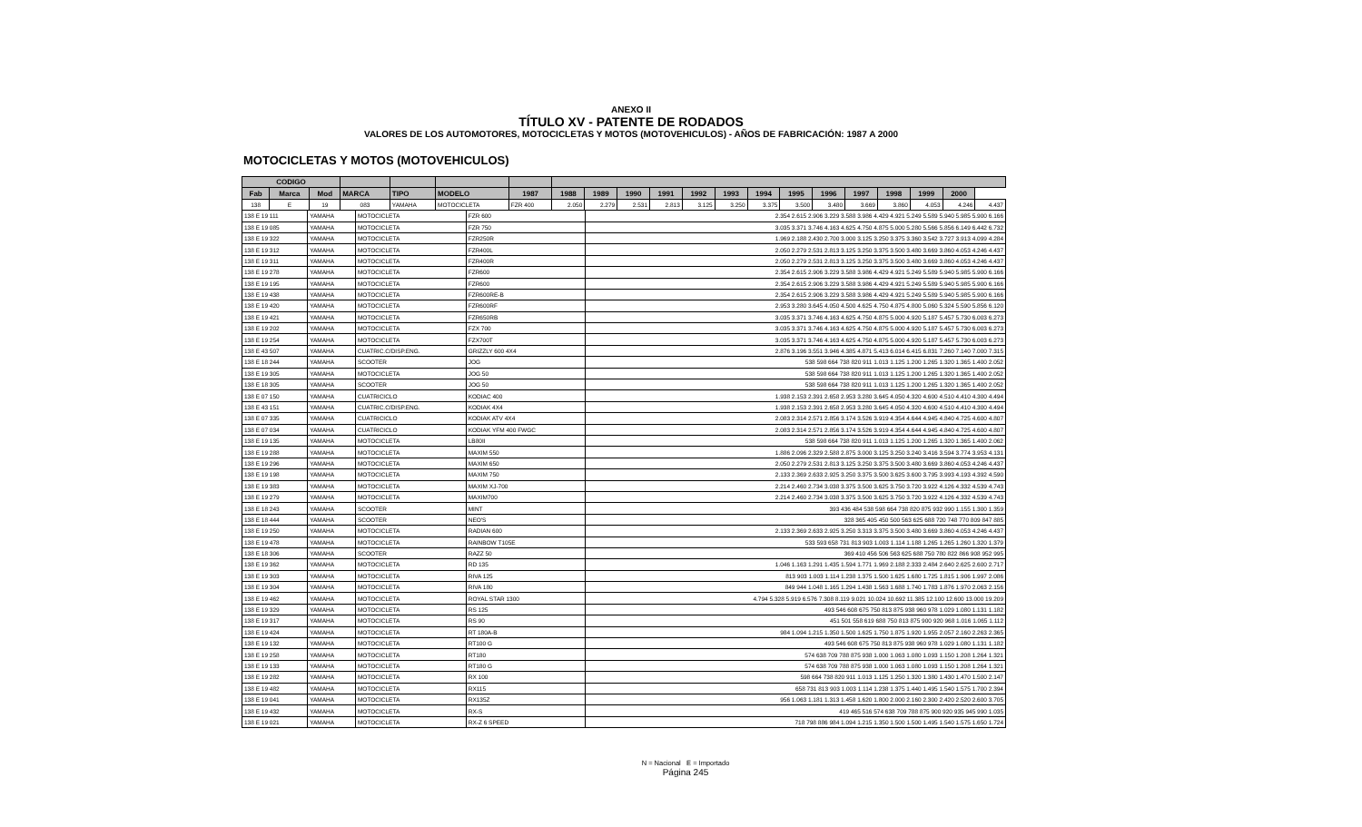ANEXO II
TÍTULO XV - PATENTE DE RODADOS
VALORES DE LOS AUTOMOTORES, MOTOCICLETAS Y MOTOS (MOTOVEHICULOS) - AÑOS DE FABRICACIÓN: 1987 A 2000
MOTOCICLETAS Y MOTOS (MOTOVEHICULOS)
| CODIGO | | | | | | | | | | | | | | | | | | | | |
| --- | --- | --- | --- | --- | --- | --- | --- | --- | --- | --- | --- | --- | --- | --- | --- | --- | --- | --- | --- | --- |
| Fab | Marca | Mod | MARCA | TIPO | MODELO | 1987 | 1988 | 1989 | 1990 | 1991 | 1992 | 1993 | 1994 | 1995 | 1996 | 1997 | 1998 | 1999 | 2000 | |
| 138 | E | 19 | 083 | YAMAHA | MOTOCICLETA | FZR 400 | 2.050 | 2.279 | 2.531 | 2.813 | 3.125 | 3.250 | 3.375 | 3.500 | 3.480 | 3.669 | 3.860 | 4.053 | 4.246 | 4.437 |
| 138 E 19 111 | YAMAHA | MOTOCICLETA | FZR 600 | 2.354 2.615 2.906 3.229 3.588 3.986 4.429 4.921 5.249 5.589 5.940 5.985 5.900 6.166 |
| 138 E 19 085 | YAMAHA | MOTOCICLETA | FZR 750 | 3.035 3.371 3.746 4.163 4.625 4.750 4.875 5.000 5.280 5.566 5.856 6.149 6.442 6.732 |
| 138 E 19 322 | YAMAHA | MOTOCICLETA | FZR250R | 1.969 2.188 2.430 2.700 3.000 3.125 3.250 3.375 3.360 3.542 3.727 3.913 4.099 4.284 |
| 138 E 19 312 | YAMAHA | MOTOCICLETA | FZR400L | 2.050 2.279 2.531 2.813 3.125 3.250 3.375 3.500 3.480 3.669 3.860 4.053 4.246 4.437 |
| 138 E 19 311 | YAMAHA | MOTOCICLETA | FZR400R | 2.050 2.279 2.531 2.813 3.125 3.250 3.375 3.500 3.480 3.669 3.860 4.053 4.246 4.437 |
| 138 E 19 278 | YAMAHA | MOTOCICLETA | FZR600 | 2.354 2.615 2.906 3.229 3.588 3.986 4.429 4.921 5.249 5.589 5.940 5.985 5.900 6.166 |
| 138 E 19 195 | YAMAHA | MOTOCICLETA | FZR600 | 2.354 2.615 2.906 3.229 3.588 3.986 4.429 4.921 5.249 5.589 5.940 5.985 5.900 6.166 |
| 138 E 19 438 | YAMAHA | MOTOCICLETA | FZR600RE-B | 2.354 2.615 2.906 3.229 3.588 3.986 4.429 4.921 5.249 5.589 5.940 5.985 5.900 6.166 |
| 138 E 19 420 | YAMAHA | MOTOCICLETA | FZR600RF | 2.953 3.280 3.645 4.050 4.500 4.625 4.750 4.875 4.800 5.060 5.324 5.590 5.856 6.120 |
| 138 E 19 421 | YAMAHA | MOTOCICLETA | FZR650RB | 3.035 3.371 3.746 4.163 4.625 4.750 4.875 5.000 4.920 5.187 5.457 5.730 6.003 6.273 |
| 138 E 19 202 | YAMAHA | MOTOCICLETA | FZX 700 | 3.035 3.371 3.746 4.163 4.625 4.750 4.875 5.000 4.920 5.187 5.457 5.730 6.003 6.273 |
| 138 E 19 254 | YAMAHA | MOTOCICLETA | FZX700T | 3.035 3.371 3.746 4.163 4.625 4.750 4.875 5.000 4.920 5.187 5.457 5.730 6.003 6.273 |
| 138 E 43 507 | YAMAHA | CUATRIC.C/DISP.ENG. | GRIZZLY 600 4X4 | 2.876 3.196 3.551 3.946 4.385 4.871 5.413 6.014 6.415 6.831 7.260 7.140 7.000 7.315 |
| 138 E 18 244 | YAMAHA | SCOOTER | JOG | 538 598 664 738 820 911 1.013 1.125 1.200 1.265 1.320 1.365 1.400 2.052 |
| 138 E 19 305 | YAMAHA | MOTOCICLETA | JOG 50 | 538 598 664 738 820 911 1.013 1.125 1.200 1.265 1.320 1.365 1.400 2.052 |
| 138 E 18 305 | YAMAHA | SCOOTER | JOG 50 | 538 598 664 738 820 911 1.013 1.125 1.200 1.265 1.320 1.365 1.400 2.052 |
| 138 E 07 150 | YAMAHA | CUATRICICLO | KODIAC 400 | 1.938 2.153 2.391 2.658 2.953 3.280 3.645 4.050 4.320 4.600 4.510 4.410 4.300 4.494 |
| 138 E 43 151 | YAMAHA | CUATRIC.C/DISP.ENG. | KODIAK 4X4 | 1.938 2.153 2.391 2.658 2.953 3.280 3.645 4.050 4.320 4.600 4.510 4.410 4.300 4.494 |
| 138 E 07 335 | YAMAHA | CUATRICICLO | KODIAK ATV 4X4 | 2.083 2.314 2.571 2.856 3.174 3.526 3.919 4.354 4.644 4.945 4.840 4.725 4.600 4.807 |
| 138 E 07 034 | YAMAHA | CUATRICICLO | KODIAK YFM 400 FWGC | 2.083 2.314 2.571 2.856 3.174 3.526 3.919 4.354 4.644 4.945 4.840 4.725 4.600 4.807 |
| 138 E 19 135 | YAMAHA | MOTOCICLETA | LB80II | 538 598 664 738 820 911 1.013 1.125 1.200 1.265 1.320 1.365 1.400 2.062 |
| 138 E 19 288 | YAMAHA | MOTOCICLETA | MAXIM 550 | 1.886 2.096 2.329 2.588 2.875 3.000 3.125 3.250 3.240 3.416 3.594 3.774 3.953 4.131 |
| 138 E 19 296 | YAMAHA | MOTOCICLETA | MAXIM 650 | 2.050 2.279 2.531 2.813 3.125 3.250 3.375 3.500 3.480 3.669 3.860 4.053 4.246 4.437 |
| 138 E 19 198 | YAMAHA | MOTOCICLETA | MAXIM 750 | 2.133 2.369 2.633 2.925 3.250 3.375 3.500 3.625 3.600 3.795 3.993 4.193 4.392 4.590 |
| 138 E 19 383 | YAMAHA | MOTOCICLETA | MAXIM XJ-700 | 2.214 2.460 2.734 3.038 3.375 3.500 3.625 3.750 3.720 3.922 4.126 4.332 4.539 4.743 |
| 138 E 19 279 | YAMAHA | MOTOCICLETA | MAXIM700 | 2.214 2.460 2.734 3.038 3.375 3.500 3.625 3.750 3.720 3.922 4.126 4.332 4.539 4.743 |
| 138 E 18 243 | YAMAHA | SCOOTER | MINT | 393 436 484 538 598 664 738 820 875 932 990 1.155 1.300 1.359 |
| 138 E 18 444 | YAMAHA | SCOOTER | NEO'S | 328 365 405 450 500 563 625 688 720 748 770 809 847 885 |
| 138 E 19 250 | YAMAHA | MOTOCICLETA | RADIAN 600 | 2.133 2.369 2.633 2.925 3.250 3.313 3.375 3.500 3.480 3.669 3.860 4.053 4.246 4.437 |
| 138 E 19 478 | YAMAHA | MOTOCICLETA | RAINBOW T105E | 533 593 658 731 813 903 1.003 1.114 1.188 1.265 1.265 1.260 1.320 1.379 |
| 138 E 18 306 | YAMAHA | SCOOTER | RAZZ 50 | 369 410 456 506 563 625 688 750 780 822 866 908 952 995 |
| 138 E 19 362 | YAMAHA | MOTOCICLETA | RD 135 | 1.046 1.163 1.291 1.435 1.594 1.771 1.969 2.188 2.333 2.484 2.640 2.625 2.600 2.717 |
| 138 E 19 303 | YAMAHA | MOTOCICLETA | RIVA 125 | 813 903 1.003 1.114 1.238 1.375 1.500 1.625 1.680 1.725 1.815 1.906 1.997 2.086 |
| 138 E 19 304 | YAMAHA | MOTOCICLETA | RIVA 180 | 849 944 1.048 1.165 1.294 1.438 1.563 1.688 1.740 1.783 1.876 1.970 2.063 2.156 |
| 138 E 19 462 | YAMAHA | MOTOCICLETA | ROYAL STAR 1300 | 4.794 5.328 5.919 6.576 7.308 8.119 9.021 10.024 10.692 11.385 12.100 12.600 13.000 19.209 |
| 138 E 19 329 | YAMAHA | MOTOCICLETA | RS 125 | 493 546 608 675 750 813 875 938 960 978 1.029 1.080 1.131 1.182 |
| 138 E 19 317 | YAMAHA | MOTOCICLETA | RS 90 | 451 501 558 619 688 750 813 875 900 920 968 1.016 1.065 1.112 |
| 138 E 19 424 | YAMAHA | MOTOCICLETA | RT 180A-B | 984 1.094 1.215 1.350 1.500 1.625 1.750 1.875 1.920 1.955 2.057 2.160 2.263 2.365 |
| 138 E 19 132 | YAMAHA | MOTOCICLETA | RT100 G | 493 546 608 675 750 813 875 938 960 978 1.029 1.080 1.131 1.182 |
| 138 E 19 258 | YAMAHA | MOTOCICLETA | RT180 | 574 638 709 788 875 938 1.000 1.063 1.080 1.093 1.150 1.208 1.264 1.321 |
| 138 E 19 133 | YAMAHA | MOTOCICLETA | RT180 G | 574 638 709 788 875 938 1.000 1.063 1.080 1.093 1.150 1.208 1.264 1.321 |
| 138 E 19 282 | YAMAHA | MOTOCICLETA | RX 100 | 598 664 738 820 911 1.013 1.125 1.250 1.320 1.380 1.430 1.470 1.500 2.147 |
| 138 E 19 482 | YAMAHA | MOTOCICLETA | RX115 | 658 731 813 903 1.003 1.114 1.238 1.375 1.440 1.495 1.540 1.575 1.700 2.394 |
| 138 E 19 041 | YAMAHA | MOTOCICLETA | RX135Z | 956 1.063 1.181 1.313 1.458 1.620 1.800 2.000 2.160 2.300 2.420 2.520 2.600 3.705 |
| 138 E 19 432 | YAMAHA | MOTOCICLETA | RX-S | 419 465 516 574 638 709 788 875 900 920 935 945 990 1.035 |
| 138 E 19 021 | YAMAHA | MOTOCICLETA | RX-Z 6 SPEED | 718 798 886 984 1.094 1.215 1.350 1.500 1.500 1.495 1.540 1.575 1.650 1.724 |
N = Nacional E = Importado
Página 245